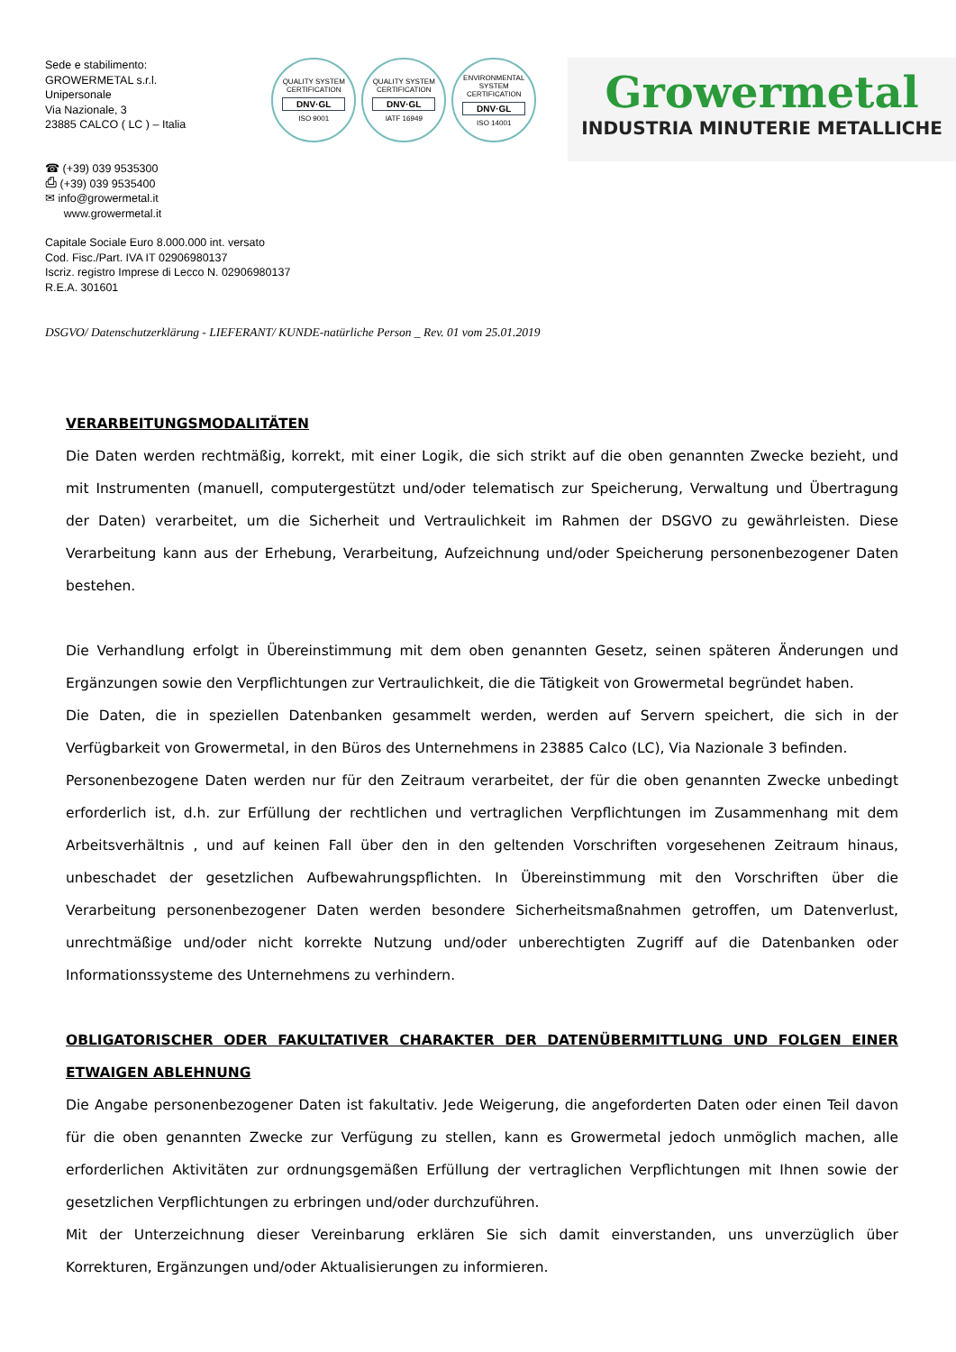Sede e stabilimento:
GROWERMETAL s.r.l.
Unipersonale
Via Nazionale, 3
23885 CALCO ( LC ) – Italia
QUALITY SYSTEM CERTIFICATION
DNV·GL
ISO 9001
QUALITY SYSTEM CERTIFICATION
DNV·GL
IATF 16949
ENVIRONMENTAL SYSTEM CERTIFICATION
DNV·GL
ISO 14001
Growermetal
INDUSTRIA MINUTERIE METALLICHE
☎ (+39) 039 9535300
⎙ (+39) 039 9535400
✉ info@growermetal.it
www.growermetal.it
Capitale Sociale Euro 8.000.000 int. versato
Cod. Fisc./Part. IVA IT 02906980137
Iscriz. registro Imprese di Lecco N. 02906980137
R.E.A. 301601
DSGVO/ Datenschutzerklärung - LIEFERANT/ KUNDE-natürliche Person _ Rev. 01 vom 25.01.2019
VERARBEITUNGSMODALITÄTEN
Die Daten werden rechtmäßig, korrekt, mit einer Logik, die sich strikt auf die oben genannten Zwecke bezieht, und mit Instrumenten (manuell, computergestützt und/oder telematisch zur Speicherung, Verwaltung und Übertragung der Daten) verarbeitet, um die Sicherheit und Vertraulichkeit im Rahmen der DSGVO zu gewährleisten. Diese Verarbeitung kann aus der Erhebung, Verarbeitung, Aufzeichnung und/oder Speicherung personenbezogener Daten bestehen.
Die Verhandlung erfolgt in Übereinstimmung mit dem oben genannten Gesetz, seinen späteren Änderungen und Ergänzungen sowie den Verpflichtungen zur Vertraulichkeit, die die Tätigkeit von Growermetal begründet haben.
Die Daten, die in speziellen Datenbanken gesammelt werden, werden auf Servern speichert, die sich in der Verfügbarkeit von Growermetal, in den Büros des Unternehmens in 23885 Calco (LC), Via Nazionale 3 befinden.
Personenbezogene Daten werden nur für den Zeitraum verarbeitet, der für die oben genannten Zwecke unbedingt erforderlich ist, d.h. zur Erfüllung der rechtlichen und vertraglichen Verpflichtungen im Zusammenhang mit dem Arbeitsverhältnis , und auf keinen Fall über den in den geltenden Vorschriften vorgesehenen Zeitraum hinaus, unbeschadet der gesetzlichen Aufbewahrungspflichten. In Übereinstimmung mit den Vorschriften über die Verarbeitung personenbezogener Daten werden besondere Sicherheitsmaßnahmen getroffen, um Datenverlust, unrechtmäßige und/oder nicht korrekte Nutzung und/oder unberechtigten Zugriff auf die Datenbanken oder Informationssysteme des Unternehmens zu verhindern.
OBLIGATORISCHER ODER FAKULTATIVER CHARAKTER DER DATENÜBERMITTLUNG UND FOLGEN EINER ETWAIGEN ABLEHNUNG
Die Angabe personenbezogener Daten ist fakultativ. Jede Weigerung, die angeforderten Daten oder einen Teil davon für die oben genannten Zwecke zur Verfügung zu stellen, kann es Growermetal jedoch unmöglich machen, alle erforderlichen Aktivitäten zur ordnungsgemäßen Erfüllung der vertraglichen Verpflichtungen mit Ihnen sowie der gesetzlichen Verpflichtungen zu erbringen und/oder durchzuführen.
Mit der Unterzeichnung dieser Vereinbarung erklären Sie sich damit einverstanden, uns unverzüglich über Korrekturen, Ergänzungen und/oder Aktualisierungen zu informieren.